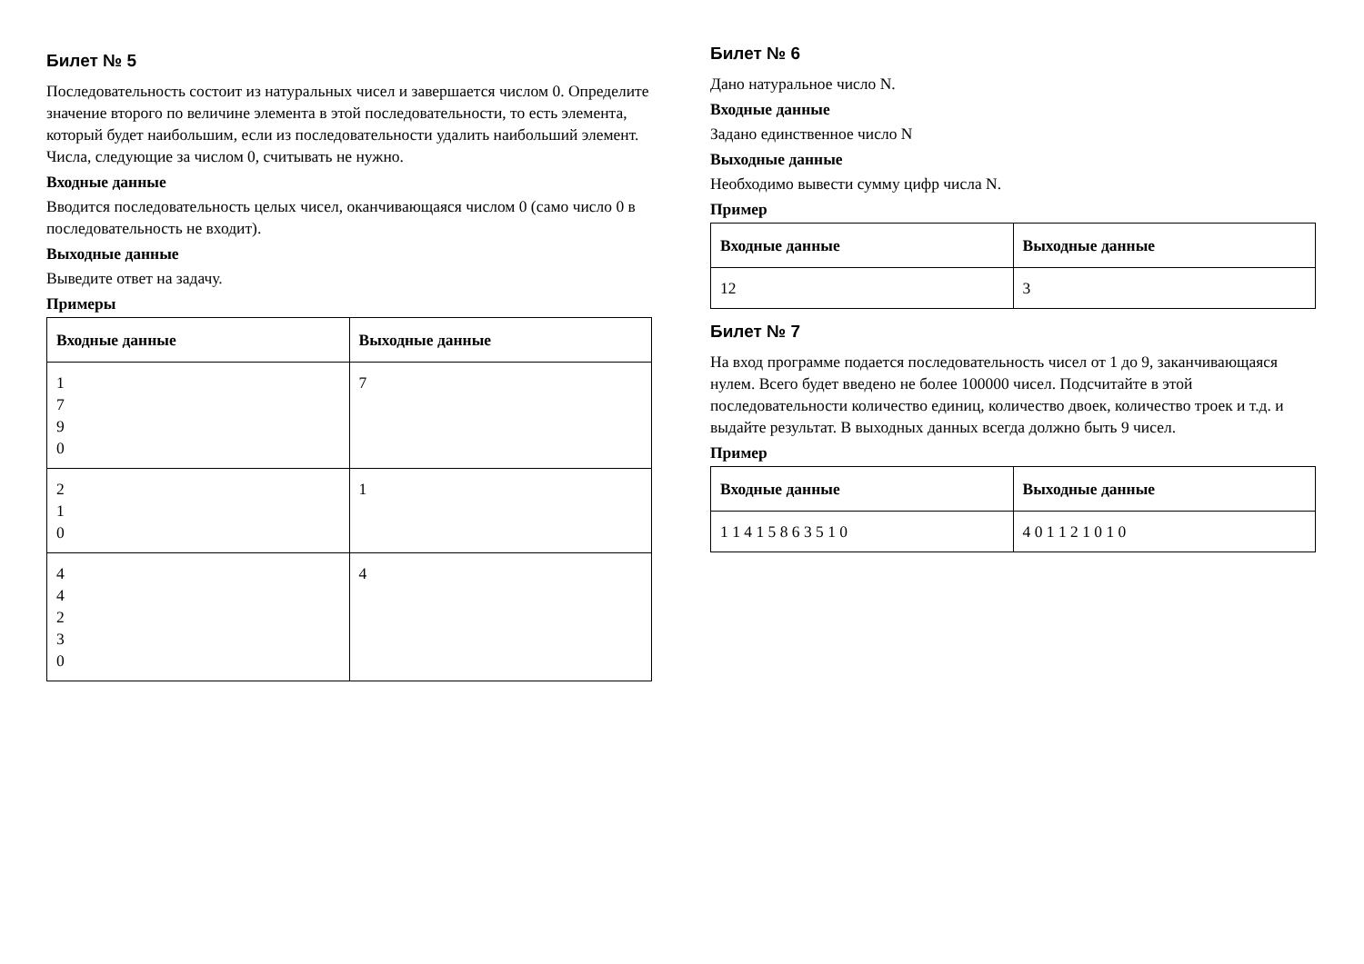Билет № 5
Последовательность состоит из натуральных чисел и завершается числом 0. Определите значение второго по величине элемента в этой последовательности, то есть элемента, который будет наибольшим, если из последовательности удалить наибольший элемент.
Числа, следующие за числом 0, считывать не нужно.
Входные данные
Вводится последовательность целых чисел, оканчивающаяся числом 0 (само число 0 в последовательность не входит).
Выходные данные
Выведите ответ на задачу.
Примеры
| Входные данные | Выходные данные |
| --- | --- |
| 1 7 9 0 | 7 |
| 2 1 0 | 1 |
| 4 4 2 3 0 | 4 |
Билет № 6
Дано натуральное число N.
Входные данные
Задано единственное число N
Выходные данные
Необходимо вывести сумму цифр числа N.
Пример
| Входные данные | Выходные данные |
| --- | --- |
| 12 | 3 |
Билет № 7
На вход программе подается последовательность чисел от 1 до 9, заканчивающаяся нулем. Всего будет введено не более 100000 чисел. Подсчитайте в этой последовательности количество единиц, количество двоек, количество троек и т.д. и выдайте результат. В выходных данных всегда должно быть 9 чисел.
Пример
| Входные данные | Выходные данные |
| --- | --- |
| 1 1 4 1 5 8 6 3 5 1 0 | 4 0 1 1 2 1 0 1 0 |